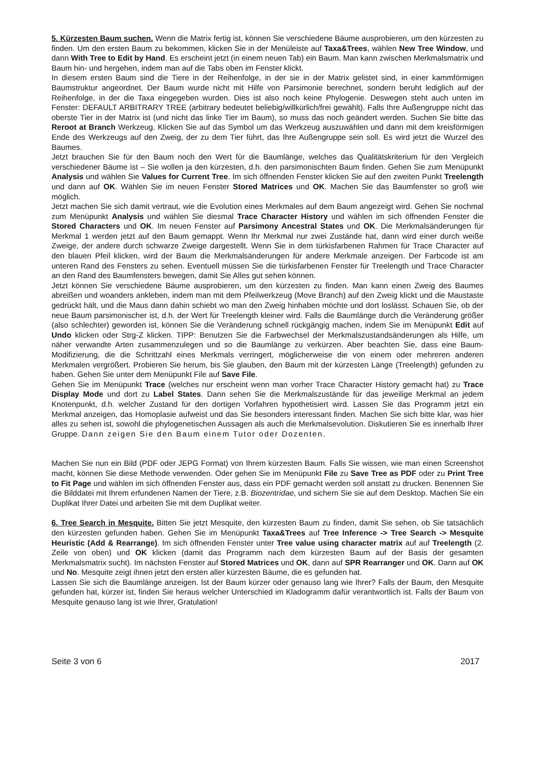5. Kürzesten Baum suchen. Wenn die Matrix fertig ist, können Sie verschiedene Bäume ausprobieren, um den kürzesten zu finden. Um den ersten Baum zu bekommen, klicken Sie in der Menüleiste auf Taxa&Trees, wählen New Tree Window, und dann With Tree to Edit by Hand. Es erscheint jetzt (in einem neuen Tab) ein Baum. Man kann zwischen Merkmalsmatrix und Baum hin- und hergehen, indem man auf die Tabs oben im Fenster klickt.
In diesem ersten Baum sind die Tiere in der Reihenfolge, in der sie in der Matrix gelistet sind, in einer kammförmigen Baumstruktur angeordnet. Der Baum wurde nicht mit Hilfe von Parsimonie berechnet, sondern beruht lediglich auf der Reihenfolge, in der die Taxa eingegeben wurden. Dies ist also noch keine Phylogenie. Deswegen steht auch unten im Fenster: DEFAULT ARBITRARY TREE (arbitrary bedeutet beliebig/willkürlich/frei gewählt). Falls Ihre Außengruppe nicht das oberste Tier in der Matrix ist (und nicht das linke Tier im Baum), so muss das noch geändert werden. Suchen Sie bitte das Reroot at Branch Werkzeug. Klicken Sie auf das Symbol um das Werkzeug auszuwählen und dann mit dem kreisförmigen Ende des Werkzeugs auf den Zweig, der zu dem Tier führt, das Ihre Außengruppe sein soll. Es wird jetzt die Wurzel des Baumes.
Jetzt brauchen Sie für den Baum noch den Wert für die Baumlänge, welches das Qualitätskriterium für den Vergleich verschiedener Bäume ist – Sie wollen ja den kürzesten, d.h. den parsimonischten Baum finden. Gehen Sie zum Menüpunkt Analysis und wählen Sie Values for Current Tree. Im sich öffnenden Fenster klicken Sie auf den zweiten Punkt Treelength und dann auf OK. Wählen Sie im neuen Fenster Stored Matrices und OK. Machen Sie das Baumfenster so groß wie möglich.
Jetzt machen Sie sich damit vertraut, wie die Evolution eines Merkmales auf dem Baum angezeigt wird. Gehen Sie nochmal zum Menüpunkt Analysis und wählen Sie diesmal Trace Character History und wählen im sich öffnenden Fenster die Stored Characters und OK. Im neuen Fenster auf Parsimony Ancestral States und OK. Die Merkmalsänderungen für Merkmal 1 werden jetzt auf den Baum gemappt. Wenn Ihr Merkmal nur zwei Zustände hat, dann wird einer durch weiße Zweige, der andere durch schwarze Zweige dargestellt. Wenn Sie in dem türkisfarbenen Rahmen für Trace Character auf den blauen Pfeil klicken, wird der Baum die Merkmalsänderungen für andere Merkmale anzeigen. Der Farbcode ist am unteren Rand des Fensters zu sehen. Eventuell müssen Sie die türkisfarbenen Fenster für Treelength und Trace Character an den Rand des Baumfensters bewegen, damit Sie Alles gut sehen können.
Jetzt können Sie verschiedene Bäume ausprobieren, um den kürzesten zu finden. Man kann einen Zweig des Baumes abreißen und woanders ankleben, indem man mit dem Pfeilwerkzeug (Move Branch) auf den Zweig klickt und die Maustaste gedrückt hält, und die Maus dann dahin schiebt wo man den Zweig hinhaben möchte und dort loslässt. Schauen Sie, ob der neue Baum parsimonischer ist, d.h. der Wert für Treelength kleiner wird. Falls die Baumlänge durch die Veränderung größer (also schlechter) geworden ist, können Sie die Veränderung schnell rückgängig machen, indem Sie im Menüpunkt Edit auf Undo klicken oder Strg-Z klicken. TIPP: Benutzen Sie die Farbwechsel der Merkmalszustandsänderungen als Hilfe, um näher verwandte Arten zusammenzulegen und so die Baumlänge zu verkürzen. Aber beachten Sie, dass eine Baum-Modifizierung, die die Schrittzahl eines Merkmals verringert, möglicherweise die von einem oder mehreren anderen Merkmalen vergrößert. Probieren Sie herum, bis Sie glauben, den Baum mit der kürzesten Länge (Treelength) gefunden zu haben. Gehen Sie unter dem Menüpunkt File auf Save File.
Gehen Sie im Menüpunkt Trace (welches nur erscheint wenn man vorher Trace Character History gemacht hat) zu Trace Display Mode und dort zu Label States. Dann sehen Sie die Merkmalszustände für das jeweilige Merkmal an jedem Knotenpunkt, d.h. welcher Zustand für den dortigen Vorfahren hypothetisiert wird. Lassen Sie das Programm jetzt ein Merkmal anzeigen, das Homoplasie aufweist und das Sie besonders interessant finden. Machen Sie sich bitte klar, was hier alles zu sehen ist, sowohl die phylogenetischen Aussagen als auch die Merkmalsevolution. Diskutieren Sie es innerhalb Ihrer Gruppe. Dann zeigen Sie den Baum einem Tutor oder Dozenten.
Machen Sie nun ein Bild (PDF oder JEPG Format) von Ihrem kürzesten Baum. Falls Sie wissen, wie man einen Screenshot macht, können Sie diese Methode verwenden. Oder gehen Sie im Menüpunkt File zu Save Tree as PDF oder zu Print Tree to Fit Page und wählen im sich öffnenden Fenster aus, dass ein PDF gemacht werden soll anstatt zu drucken. Benennen Sie die Bilddatei mit Ihrem erfundenen Namen der Tiere, z.B. Biozentridae, und sichern Sie sie auf dem Desktop. Machen Sie ein Duplikat Ihrer Datei und arbeiten Sie mit dem Duplikat weiter.
6. Tree Search in Mesquite. Bitten Sie jetzt Mesquite, den kürzesten Baum zu finden, damit Sie sehen, ob Sie tatsächlich den kürzesten gefunden haben. Gehen Sie im Menüpunkt Taxa&Trees auf Tree Inference -> Tree Search -> Mesquite Heuristic (Add & Rearrange). Im sich öffnenden Fenster unter Tree value using character matrix auf auf Treelength (2. Zeile von oben) und OK klicken (damit das Programm nach dem kürzesten Baum auf der Basis der gesamten Merkmalsmatrix sucht). Im nächsten Fenster auf Stored Matrices und OK, dann auf SPR Rearranger und OK. Dann auf OK und No. Mesquite zeigt ihnen jetzt den ersten aller kürzesten Bäume, die es gefunden hat.
Lassen Sie sich die Baumlänge anzeigen. Ist der Baum kürzer oder genauso lang wie Ihrer? Falls der Baum, den Mesquite gefunden hat, kürzer ist, finden Sie heraus welcher Unterschied im Kladogramm dafür verantwortlich ist. Falls der Baum von Mesquite genauso lang ist wie Ihrer, Gratulation!
Seite 3 von 6 2017